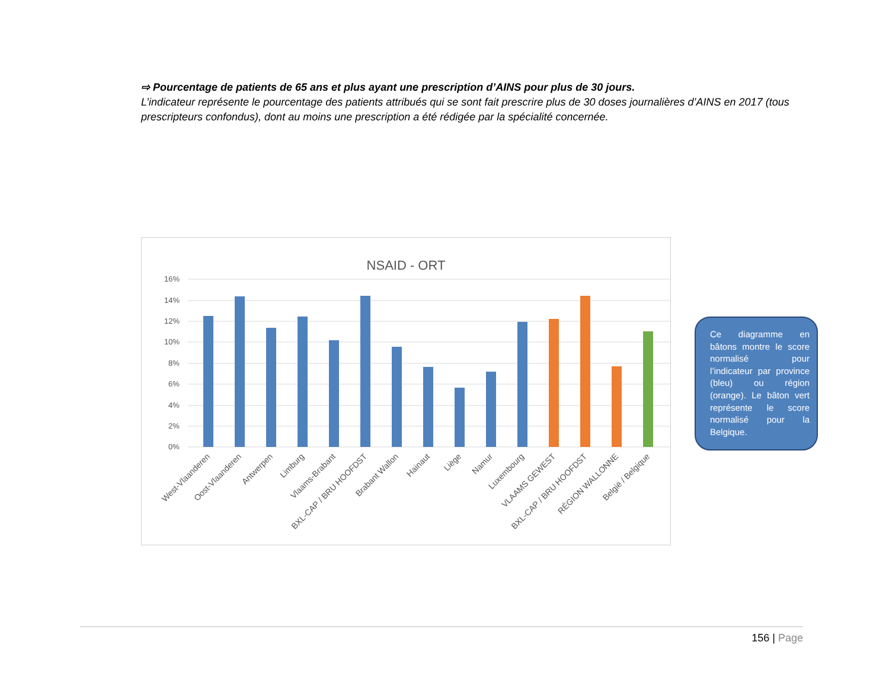⇨ Pourcentage de patients de 65 ans et plus ayant une prescription d’AINS pour plus de 30 jours.
L’indicateur représente le pourcentage des patients attribués qui se sont fait prescrire plus de 30 doses journalières d’AINS en 2017 (tous prescripteurs confondus), dont au moins une prescription a été rédigée par la spécialité concernée.
NSAID - ORT
16%
14%
12%
10%
8%
6%
4%
2%
0%
West-Vlaanderen
Oost-Vlaanderen
Antwerpen
Limburg
Vlaams-Brabant
BXL-CAP / BRU HOOFDST
Brabant Wallon
Hainaut
Liège
Namur
Luxembourg
VLAAMS GEWEST
BXL-CAP / BRU HOOFDST
RÉGION WALLONNE
België / Belgique
Ce diagramme en bâtons montre le score normalisé pour l’indicateur par province (bleu) ou région (orange). Le bâton vert représente le score normalisé pour la Belgique.
156 | Page